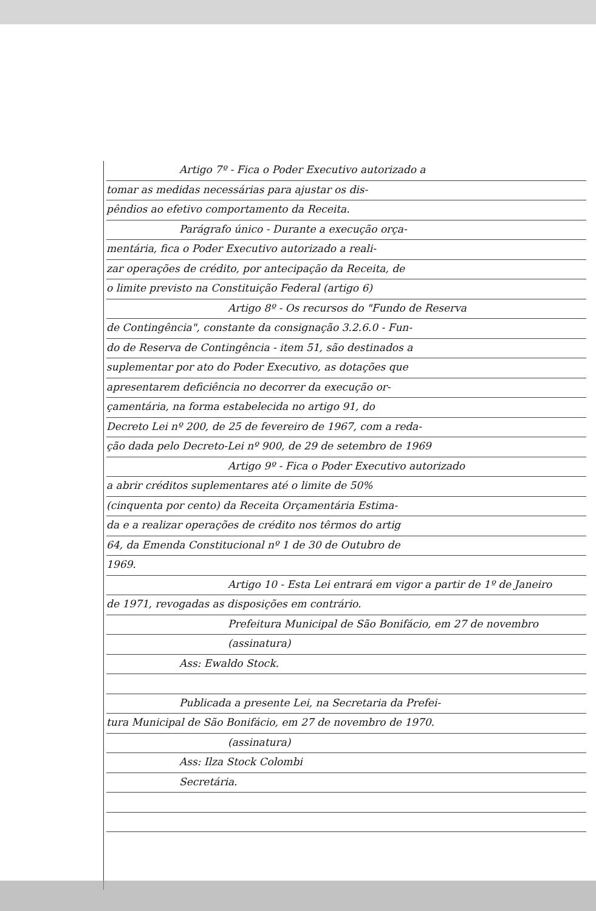Artigo 7º - Fica o Poder Executivo autorizado a
tomar as medidas necessárias para ajustar os dis-
pêndios ao efetivo comportamento da Receita.
Parágrafo único - Durante a execução orça-
mentária, fica o Poder Executivo autorizado a reali-
zar operações de crédito, por antecipação da Receita, de
o limite previsto na Constituição Federal (artigo 6)
Artigo 8º - Os recursos do "Fundo de Reserva
de Contingência", constante da consignação 3.2.6.0 - Fun-
do de Reserva de Contingência - item 51, são destinados a
suplementar por ato do Poder Executivo, as dotações que
apresentarem deficiência no decorrer da execução or-
çamentária, na forma estabelecida no artigo 91, do
Decreto Lei nº 200, de 25 de fevereiro de 1967, com a reda-
ção dada pelo Decreto-Lei nº 900, de 29 de setembro de 1969
Artigo 9º - Fica o Poder Executivo autorizado
a abrir créditos suplementares até o limite de 50%
(cinquenta por cento) da Receita Orçamentária Estima-
da e a realizar operações de crédito nos têrmos do artig
64, da Emenda Constitucional nº 1 de 30 de Outubro de
1969.
Artigo 10 - Esta Lei entrará em vigor a partir de 1º de Janeiro
de 1971, revogadas as disposições em contrário.
Prefeitura Municipal de São Bonifácio, em 27 de novembro
(assinatura)
Ass: Ewaldo Stock.
Publicada a presente Lei, na Secretaria da Prefei-
tura Municipal de São Bonifácio, em 27 de novembro de 1970.
(assinatura)
Ass: Ilza Stock Colombi
Secretária.